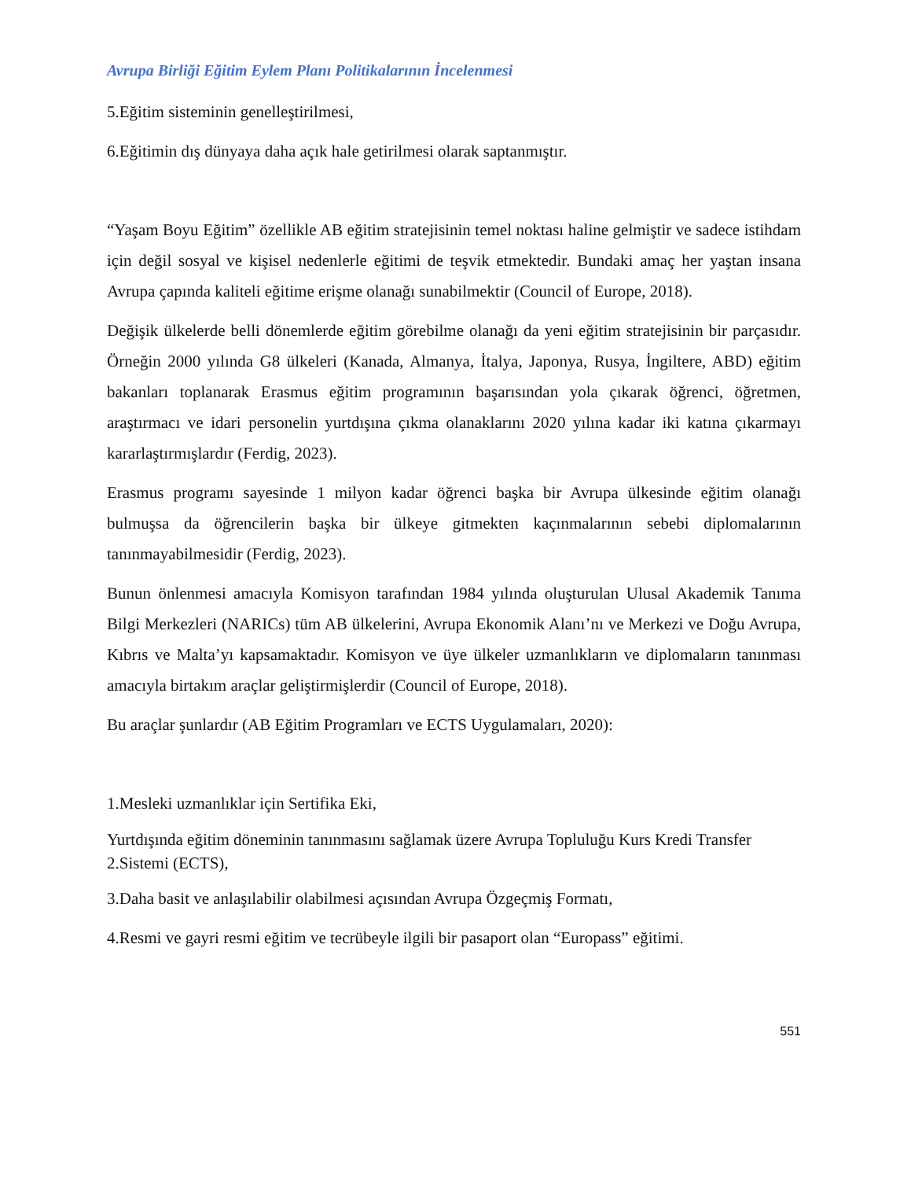Avrupa Birliği Eğitim Eylem Planı Politikalarının İncelenmesi
5.Eğitim sisteminin genelleştirilmesi,
6.Eğitimin dış dünyaya daha açık hale getirilmesi olarak saptanmıştır.
“Yaşam Boyu Eğitim” özellikle AB eğitim stratejisinin temel noktası haline gelmiştir ve sadece istihdam için değil sosyal ve kişisel nedenlerle eğitimi de teşvik etmektedir. Bundaki amaç her yaştan insana Avrupa çapında kaliteli eğitime erişme olanağı sunabilmektir (Council of Europe, 2018).
Değişik ülkelerde belli dönemlerde eğitim görebilme olanağı da yeni eğitim stratejisinin bir parçasıdır. Örneğin 2000 yılında G8 ülkeleri (Kanada, Almanya, İtalya, Japonya, Rusya, İngiltere, ABD) eğitim bakanları toplanarak Erasmus eğitim programının başarısından yola çıkarak öğrenci, öğretmen, araştırmacı ve idari personelin yurtdışına çıkma olanaklarını 2020 yılına kadar iki katına çıkarmayı kararlaştırmışlardır (Ferdig, 2023).
Erasmus programı sayesinde 1 milyon kadar öğrenci başka bir Avrupa ülkesinde eğitim olanağı bulmuşsa da öğrencilerin başka bir ülkeye gitmekten kaçınmalarının sebebi diplomalarının tanınmayabilmesidir (Ferdig, 2023).
Bunun önlenmesi amacıyla Komisyon tarafından 1984 yılında oluşturulan Ulusal Akademik Tanıma Bilgi Merkezleri (NARICs) tüm AB ülkelerini, Avrupa Ekonomik Alanı’nı ve Merkezi ve Doğu Avrupa, Kıbrıs ve Malta’yı kapsamaktadır. Komisyon ve üye ülkeler uzmanlıkların ve diplomaların tanınması amacıyla birtakım araçlar geliştirmişlerdir (Council of Europe, 2018).
Bu araçlar şunlardır (AB Eğitim Programları ve ECTS Uygulamaları, 2020):
1.Mesleki uzmanlıklar için Sertifika Eki,
Yurtdışında eğitim döneminin tanınmasını sağlamak üzere Avrupa Topluluğu Kurs Kredi Transfer
2.Sistemi (ECTS),
3.Daha basit ve anlaşılabilir olabilmesi açısından Avrupa Özgeçmiş Formatı,
4.Resmi ve gayri resmi eğitim ve tecrübeyle ilgili bir pasaport olan “Europass” eğitimi.
551